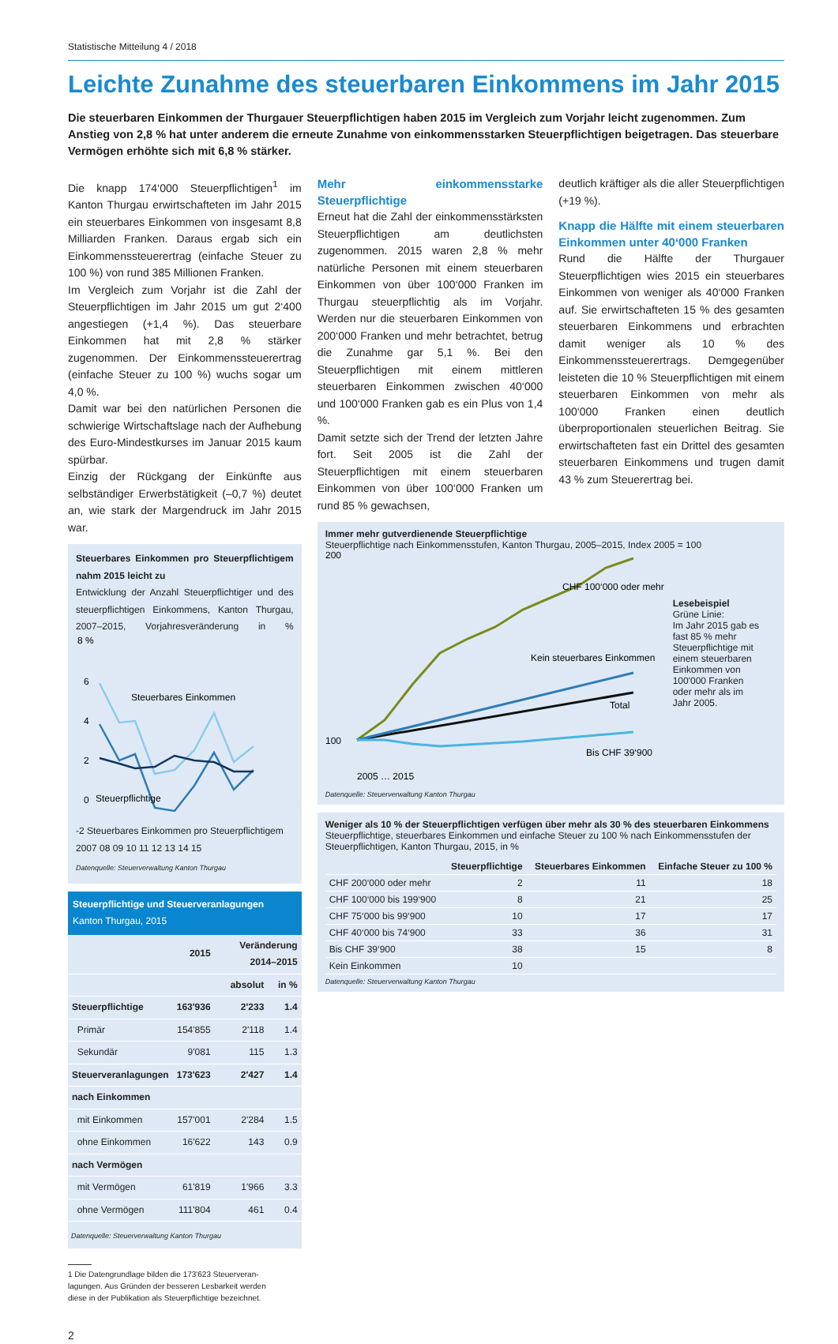Statistische Mitteilung 4 / 2018
Leichte Zunahme des steuerbaren Einkommens im Jahr 2015
Die steuerbaren Einkommen der Thurgauer Steuerpflichtigen haben 2015 im Vergleich zum Vorjahr leicht zugenommen. Zum Anstieg von 2,8 % hat unter anderem die erneute Zunahme von einkommensstarken Steuerpflichtigen beigetragen. Das steuerbare Vermögen erhöhte sich mit 6,8 % stärker.
Die knapp 174‘000 Steuerpflichtigen<sup>1</sup> im Kanton Thurgau erwirtschafteten im Jahr 2015 ein steuerbares Einkommen von insgesamt 8,8 Milliarden Franken. Daraus ergab sich ein Einkommenssteuerertrag (einfache Steuer zu 100 %) von rund 385 Millionen Franken.
Im Vergleich zum Vorjahr ist die Zahl der Steuerpflichtigen im Jahr 2015 um gut 2‘400 angestiegen (+1,4 %). Das steuerbare Einkommen hat mit 2,8 % stärker zugenommen. Der Einkommenssteuerertrag (einfache Steuer zu 100 %) wuchs sogar um 4,0 %.
Damit war bei den natürlichen Personen die schwierige Wirtschaftslage nach der Aufhebung des Euro-Mindestkurses im Januar 2015 kaum spürbar.
Einzig der Rückgang der Einkünfte aus selbständiger Erwerbstätigkeit (–0,7 %) deutet an, wie stark der Margendruck im Jahr 2015 war.
Steuerbares Einkommen pro Steuerpflichtigem nahm 2015 leicht zu
Entwicklung der Anzahl Steuerpflichtiger und des steuerpflichtigen Einkommens, Kanton Thurgau, 2007–2015, Vorjahresveränderung in %
8 %
6
4
2
0
Steuerbares Einkommen
Steuerpflichtige
-2 Steuerbares Einkommen pro Steuerpflichtigem
2007 08 09 10 11 12 13 14 15
Datenquelle: Steuerverwaltung Kanton Thurgau
Steuerpflichtige und Steuerveranlagungen
Kanton Thurgau, 2015
| | 2015 | Veränderung 2014–2015 | |
| --- | --- | --- | --- |
| | | absolut | in % |
| Steuerpflichtige | 163'936 | 2'233 | 1.4 |
| Primär | 154'855 | 2'118 | 1.4 |
| Sekundär | 9'081 | 115 | 1.3 |
| Steuerveranlagungen | 173'623 | 2'427 | 1.4 |
| nach Einkommen | | | |
| mit Einkommen | 157'001 | 2'284 | 1.5 |
| ohne Einkommen | 16'622 | 143 | 0.9 |
| nach Vermögen | | | |
| mit Vermögen | 61'819 | 1'966 | 3.3 |
| ohne Vermögen | 111'804 | 461 | 0.4 |
Datenquelle: Steuerverwaltung Kanton Thurgau
1 Die Datengrundlage bilden die 173'623 Steuerveran-
lagungen. Aus Gründen der besseren Lesbarkeit werden
diese in der Publikation als Steuerpflichtige bezeichnet.
2
Mehr einkommensstarke Steuerpflichtige
Erneut hat die Zahl der einkommensstärksten Steuerpflichtigen am deutlichsten zugenommen. 2015 waren 2,8 % mehr natürliche Personen mit einem steuerbaren Einkommen von über 100‘000 Franken im Thurgau steuerpflichtig als im Vorjahr. Werden nur die steuerbaren Einkommen von 200‘000 Franken und mehr betrachtet, betrug die Zunahme gar 5,1 %. Bei den Steuerpflichtigen mit einem mittleren steuerbaren Einkommen zwischen 40‘000 und 100‘000 Franken gab es ein Plus von 1,4 %.
Damit setzte sich der Trend der letzten Jahre fort. Seit 2005 ist die Zahl der Steuerpflichtigen mit einem steuerbaren Einkommen von über 100‘000 Franken um rund 85 % gewachsen,
deutlich kräftiger als die aller Steuerpflichtigen (+19 %).
Knapp die Hälfte mit einem steuerbaren Einkommen unter 40‘000 Franken
Rund die Hälfte der Thurgauer Steuerpflichtigen wies 2015 ein steuerbares Einkommen von weniger als 40‘000 Franken auf. Sie erwirtschafteten 15 % des gesamten steuerbaren Einkommens und erbrachten damit weniger als 10 % des Einkommenssteuerertrags. Demgegenüber leisteten die 10 % Steuerpflichtigen mit einem steuerbaren Einkommen von mehr als 100‘000 Franken einen deutlich überproportionalen steuerlichen Beitrag. Sie erwirtschafteten fast ein Drittel des gesamten steuerbaren Einkommens und trugen damit 43 % zum Steuerertrag bei.
Immer mehr gutverdienende Steuerpflichtige
Steuerpflichtige nach Einkommensstufen, Kanton Thurgau, 2005–2015, Index 2005 = 100
200
100
CHF 100‘000 oder mehr
Kein steuerbares Einkommen
Total
Bis CHF 39‘900
2005 … 2015
Lesebeispiel
Grüne Linie:
Im Jahr 2015 gab es fast 85 % mehr Steuerpflichtige mit einem steuerbaren Einkommen von 100'000 Franken oder mehr als im Jahr 2005.
Datenquelle: Steuerverwaltung Kanton Thurgau
Weniger als 10 % der Steuerpflichtigen verfügen über mehr als 30 % des steuerbaren Einkommens
Steuerpflichtige, steuerbares Einkommen und einfache Steuer zu 100 % nach Einkommensstufen der Steuerpflichtigen, Kanton Thurgau, 2015, in %
| | Steuerpflichtige | Steuerbares Einkommen | Einfache Steuer zu 100 % |
| --- | --- | --- | --- |
| CHF 200‘000 oder mehr | 2 | 11 | 18 |
| CHF 100‘000 bis 199‘900 | 8 | 21 | 25 |
| CHF 75‘000 bis 99‘900 | 10 | 17 | 17 |
| CHF 40‘000 bis 74‘900 | 33 | 36 | 31 |
| Bis CHF 39‘900 | 38 | 15 | 8 |
| Kein Einkommen | 10 | | |
Datenquelle: Steuerverwaltung Kanton Thurgau